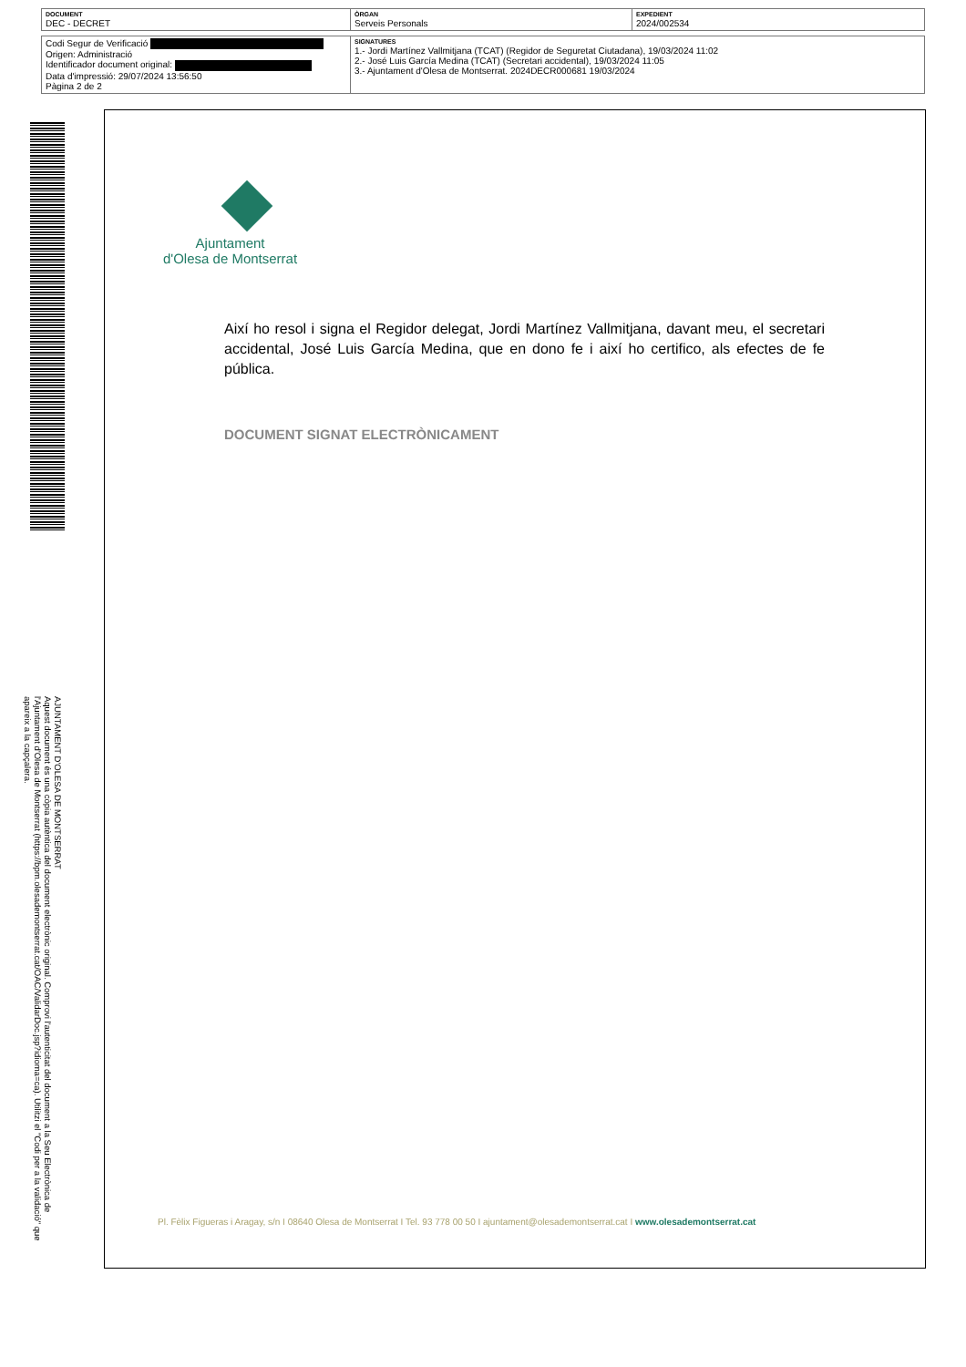| DOCUMENT DEC - DECRET | ÒRGAN Serveis Personals | EXPEDIENT 2024/002534 |
| Codi Segur de Verificació Origen: Administració Identificador document original: Data d'impressió: 29/07/2024 13:56:50 Pàgina 2 de 2 | SIGNATURES 1.- Jordi Martínez Vallmitjana (TCAT) (Regidor de Seguretat Ciutadana), 19/03/2024 11:02 2.- José Luis García Medina (TCAT) (Secretari accidental), 19/03/2024 11:05 3.- Ajuntament d'Olesa de Montserrat. 2024DECR000681 19/03/2024 |
AJUNTAMENT D'OLESA DE MONTSERRAT
Aquest document és una còpia autèntica del document electrònic original. Comprovi l'autenticitat del document a la Seu Electrònica de l'Ajuntament d'Olesa de Montserrat (https://bpm.olesademontserrat.cat/OAC/ValidarDoc.jsp?idioma=ca). Utilitzi el "Codi per a la validació" que apareix a la capçalera.
Ajuntament
d'Olesa de Montserrat
Així ho resol i signa el Regidor delegat, Jordi Martínez Vallmitjana, davant meu, el secretari accidental, José Luis García Medina, que en dono fe i així ho certifico, als efectes de fe pública.
DOCUMENT SIGNAT ELECTRÒNICAMENT
Pl. Fèlix Figueras i Aragay, s/n I 08640 Olesa de Montserrat I Tel. 93 778 00 50 I ajuntament@olesademontserrat.cat I www.olesademontserrat.cat